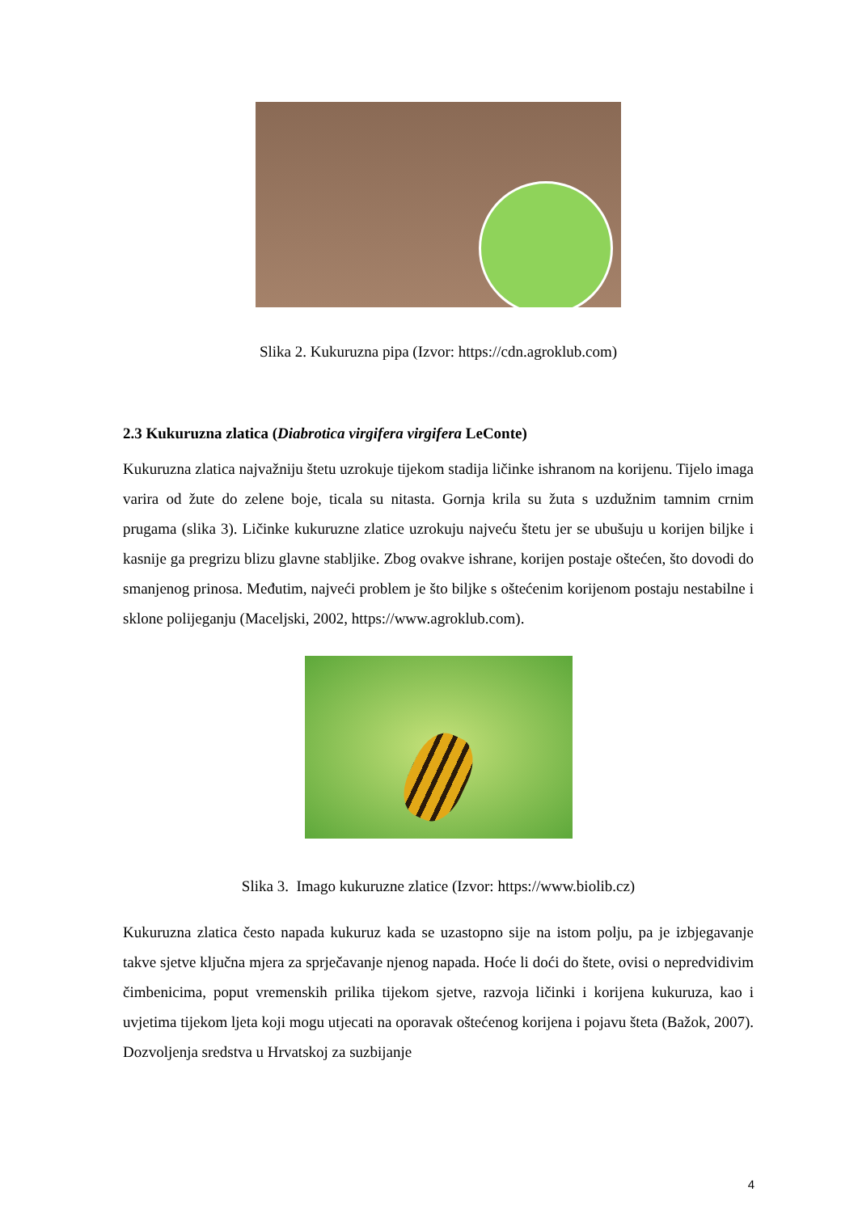Slika 2. Kukuruzna pipa (Izvor: https://cdn.agroklub.com)
2.3 Kukuruzna zlatica (Diabrotica virgifera virgifera LeConte)
Kukuruzna zlatica najvažniju štetu uzrokuje tijekom stadija ličinke ishranom na korijenu. Tijelo imaga varira od žute do zelene boje, ticala su nitasta. Gornja krila su žuta s uzdužnim tamnim crnim prugama (slika 3). Ličinke kukuruzne zlatice uzrokuju najveću štetu jer se ubušuju u korijen biljke i kasnije ga pregrizu blizu glavne stabljike. Zbog ovakve ishrane, korijen postaje oštećen, što dovodi do smanjenog prinosa. Međutim, najveći problem je što biljke s oštećenim korijenom postaju nestabilne i sklone polijeganju (Maceljski, 2002, https://www.agroklub.com).
Slika 3. Imago kukuruzne zlatice (Izvor: https://www.biolib.cz)
Kukuruzna zlatica često napada kukuruz kada se uzastopno sije na istom polju, pa je izbjegavanje takve sjetve ključna mjera za sprječavanje njenog napada. Hoće li doći do štete, ovisi o nepredvidivim čimbenicima, poput vremenskih prilika tijekom sjetve, razvoja ličinki i korijena kukuruza, kao i uvjetima tijekom ljeta koji mogu utjecati na oporavak oštećenog korijena i pojavu šteta (Bažok, 2007). Dozvoljenja sredstva u Hrvatskoj za suzbijanje
4